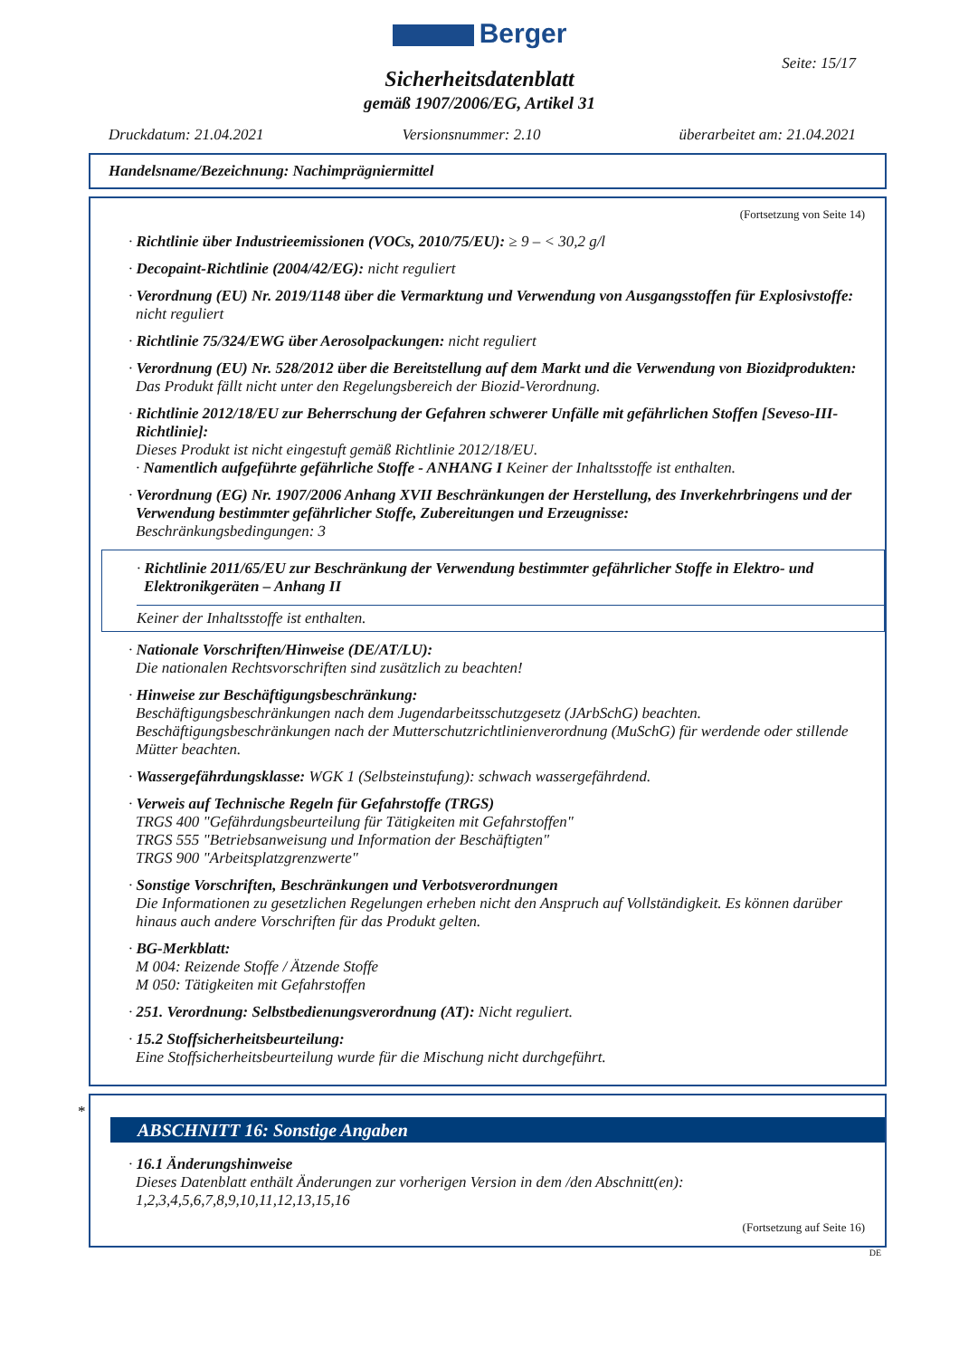Berger
Seite: 15/17
Sicherheitsdatenblatt
gemäß 1907/2006/EG, Artikel 31
Druckdatum: 21.04.2021 Versionsnummer: 2.10 überarbeitet am: 21.04.2021
Handelsname/Bezeichnung: Nachimprägniermittel
(Fortsetzung von Seite 14)
· Richtlinie über Industrieemissionen (VOCs, 2010/75/EU): ≥ 9 – < 30,2 g/l
· Decopaint-Richtlinie (2004/42/EG): nicht reguliert
· Verordnung (EU) Nr. 2019/1148 über die Vermarktung und Verwendung von Ausgangsstoffen für Explosivstoffe:
nicht reguliert
· Richtlinie 75/324/EWG über Aerosolpackungen: nicht reguliert
· Verordnung (EU) Nr. 528/2012 über die Bereitstellung auf dem Markt und die Verwendung von Biozidprodukten:
Das Produkt fällt nicht unter den Regelungsbereich der Biozid-Verordnung.
· Richtlinie 2012/18/EU zur Beherrschung der Gefahren schwerer Unfälle mit gefährlichen Stoffen [Seveso-III-Richtlinie]:
Dieses Produkt ist nicht eingestuft gemäß Richtlinie 2012/18/EU.
· Namentlich aufgeführte gefährliche Stoffe - ANHANG I Keiner der Inhaltsstoffe ist enthalten.
· Verordnung (EG) Nr. 1907/2006 Anhang XVII Beschränkungen der Herstellung, des Inverkehrbringens und der Verwendung bestimmter gefährlicher Stoffe, Zubereitungen und Erzeugnisse:
Beschränkungsbedingungen: 3
· Richtlinie 2011/65/EU zur Beschränkung der Verwendung bestimmter gefährlicher Stoffe in Elektro- und Elektronikgeräten – Anhang II
Keiner der Inhaltsstoffe ist enthalten.
· Nationale Vorschriften/Hinweise (DE/AT/LU):
Die nationalen Rechtsvorschriften sind zusätzlich zu beachten!
· Hinweise zur Beschäftigungsbeschränkung:
Beschäftigungsbeschränkungen nach dem Jugendarbeitsschutzgesetz (JArbSchG) beachten.
Beschäftigungsbeschränkungen nach der Mutterschutzrichtlinienverordnung (MuSchG) für werdende oder stillende Mütter beachten.
· Wassergefährdungsklasse: WGK 1 (Selbsteinstufung): schwach wassergefährdend.
· Verweis auf Technische Regeln für Gefahrstoffe (TRGS)
TRGS 400 "Gefährdungsbeurteilung für Tätigkeiten mit Gefahrstoffen"
TRGS 555 "Betriebsanweisung und Information der Beschäftigten"
TRGS 900 "Arbeitsplatzgrenzwerte"
· Sonstige Vorschriften, Beschränkungen und Verbotsverordnungen
Die Informationen zu gesetzlichen Regelungen erheben nicht den Anspruch auf Vollständigkeit. Es können darüber hinaus auch andere Vorschriften für das Produkt gelten.
· BG-Merkblatt:
M 004: Reizende Stoffe / Ätzende Stoffe
M 050: Tätigkeiten mit Gefahrstoffen
· 251. Verordnung: Selbstbedienungsverordnung (AT): Nicht reguliert.
· 15.2 Stoffsicherheitsbeurteilung:
Eine Stoffsicherheitsbeurteilung wurde für die Mischung nicht durchgeführt.
*
ABSCHNITT 16: Sonstige Angaben
· 16.1 Änderungshinweise
Dieses Datenblatt enthält Änderungen zur vorherigen Version in dem /den Abschnitt(en):
1,2,3,4,5,6,7,8,9,10,11,12,13,15,16
(Fortsetzung auf Seite 16)
DE